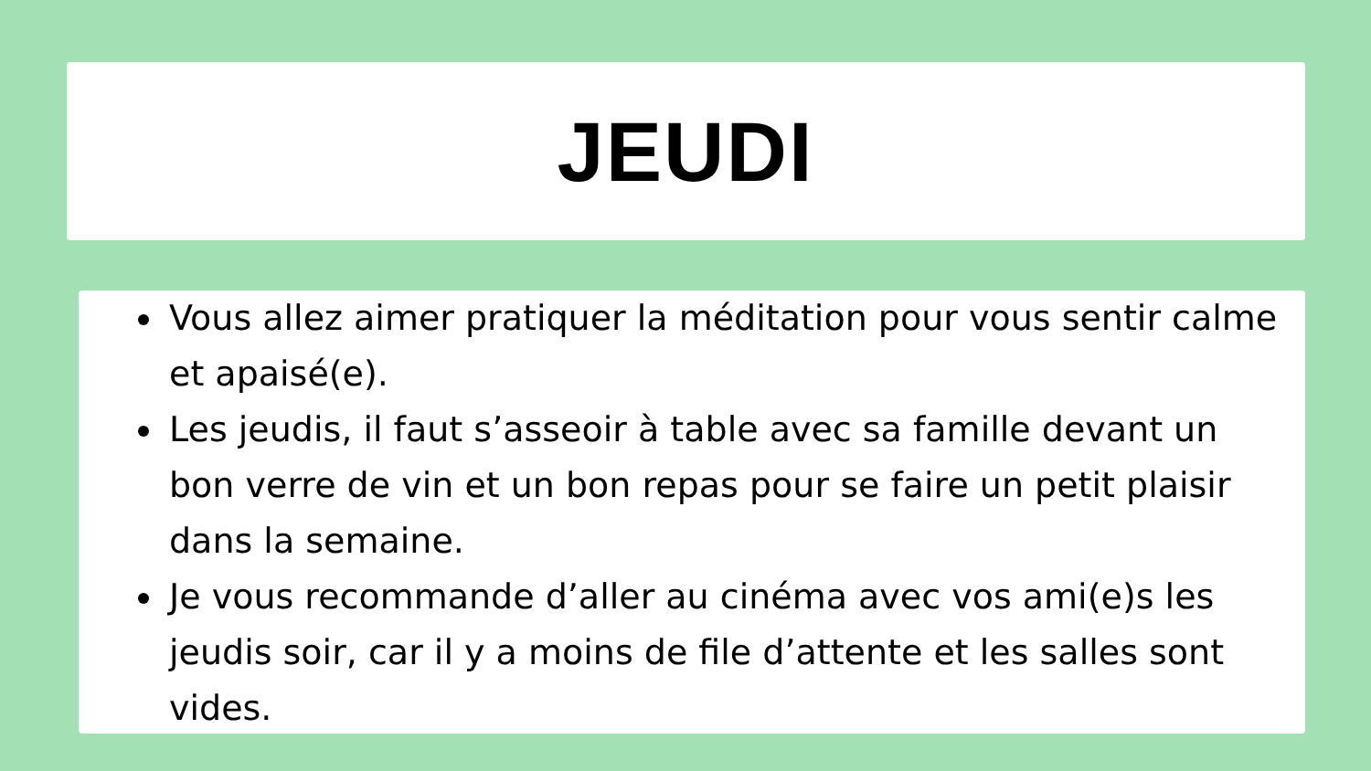JEUDI
Vous allez aimer pratiquer la méditation pour vous sentir calme et apaisé(e).
Les jeudis, il faut s’asseoir à table avec sa famille devant un bon verre de vin et un bon repas pour se faire un petit plaisir dans la semaine.
Je vous recommande d’aller au cinéma avec vos ami(e)s les jeudis soir, car il y a moins de file d’attente et les salles sont vides.